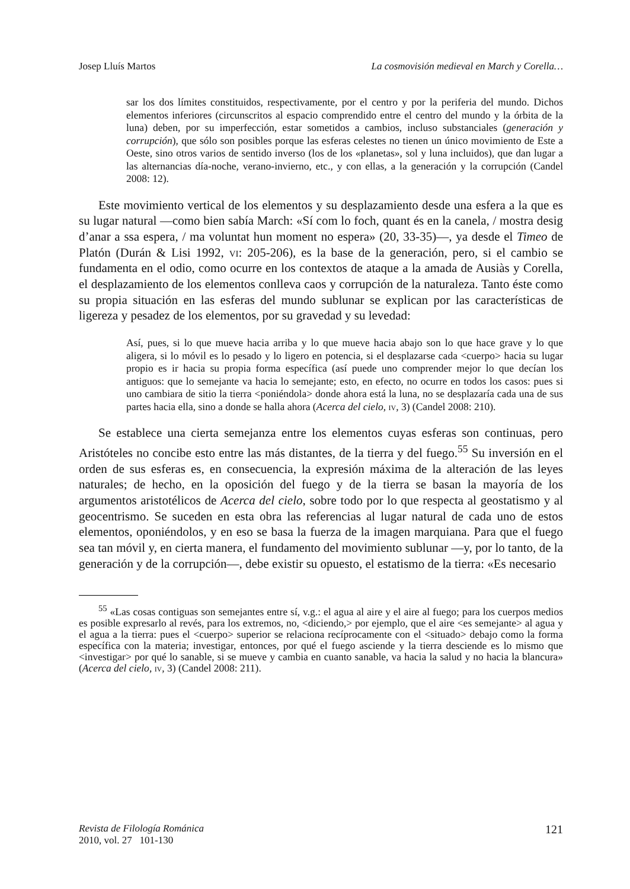Josep Lluís Martos La cosmovisión medieval en March y Corella…
sar los dos límites constituidos, respectivamente, por el centro y por la periferia del mundo. Dichos elementos inferiores (circunscritos al espacio comprendido entre el centro del mundo y la órbita de la luna) deben, por su imperfección, estar sometidos a cambios, incluso substanciales (generación y corrupción), que sólo son posibles porque las esferas celestes no tienen un único movimiento de Este a Oeste, sino otros varios de sentido inverso (los de los «planetas», sol y luna incluidos), que dan lugar a las alternancias día-noche, verano-invierno, etc., y con ellas, a la generación y la corrupción (Candel 2008: 12).
Este movimiento vertical de los elementos y su desplazamiento desde una esfera a la que es su lugar natural —como bien sabía March: «Sí com lo foch, quant és en la canela, / mostra desig d’anar a ssa espera, / ma voluntat hun moment no espera» (20, 33-35)—, ya desde el Timeo de Platón (Durán & Lisi 1992, vi: 205-206), es la base de la generación, pero, si el cambio se fundamenta en el odio, como ocurre en los contextos de ataque a la amada de Ausiàs y Corella, el desplazamiento de los elementos conlleva caos y corrupción de la naturaleza. Tanto éste como su propia situación en las esferas del mundo sublunar se explican por las características de ligereza y pesadez de los elementos, por su gravedad y su levedad:
Así, pues, si lo que mueve hacia arriba y lo que mueve hacia abajo son lo que hace grave y lo que aligera, si lo móvil es lo pesado y lo ligero en potencia, si el desplazarse cada <cuerpo> hacia su lugar propio es ir hacia su propia forma específica (así puede uno comprender mejor lo que decían los antiguos: que lo semejante va hacia lo semejante; esto, en efecto, no ocurre en todos los casos: pues si uno cambiara de sitio la tierra <poniéndola> donde ahora está la luna, no se desplazaría cada una de sus partes hacia ella, sino a donde se halla ahora (Acerca del cielo, iv, 3) (Candel 2008: 210).
Se establece una cierta semejanza entre los elementos cuyas esferas son continuas, pero Aristóteles no concibe esto entre las más distantes, de la tierra y del fuego.<sup>55</sup> Su inversión en el orden de sus esferas es, en consecuencia, la expresión máxima de la alteración de las leyes naturales; de hecho, en la oposición del fuego y de la tierra se basan la mayoría de los argumentos aristotélicos de Acerca del cielo, sobre todo por lo que respecta al geostatismo y al geocentrismo. Se suceden en esta obra las referencias al lugar natural de cada uno de estos elementos, oponiéndolos, y en eso se basa la fuerza de la imagen marquiana. Para que el fuego sea tan móvil y, en cierta manera, el fundamento del movimiento sublunar —y, por lo tanto, de la generación y de la corrupción—, debe existir su opuesto, el estatismo de la tierra: «Es necesario
<sup>55</sup> «Las cosas contiguas son semejantes entre sí, v.g.: el agua al aire y el aire al fuego; para los cuerpos medios es posible expresarlo al revés, para los extremos, no, <diciendo,> por ejemplo, que el aire <es semejante> al agua y el agua a la tierra: pues el <cuerpo> superior se relaciona recíprocamente con el <situado> debajo como la forma específica con la materia; investigar, entonces, por qué el fuego asciende y la tierra desciende es lo mismo que <investigar> por qué lo sanable, si se mueve y cambia en cuanto sanable, va hacia la salud y no hacia la blancura» (Acerca del cielo, iv, 3) (Candel 2008: 211).
Revista de Filología Románica
2010, vol. 27 101-130
121